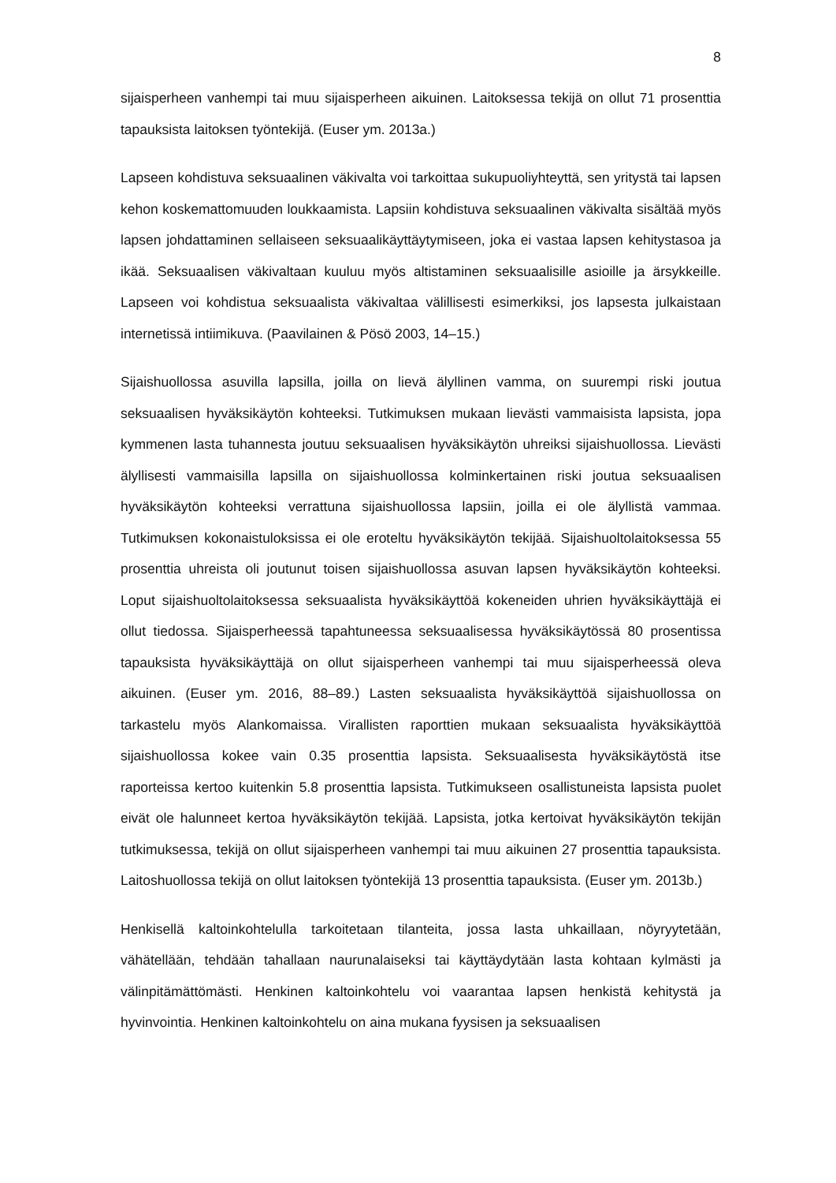8
sijaisperheen vanhempi tai muu sijaisperheen aikuinen. Laitoksessa tekijä on ollut 71 prosenttia tapauksista laitoksen työntekijä. (Euser ym. 2013a.)
Lapseen kohdistuva seksuaalinen väkivalta voi tarkoittaa sukupuoliyhteyttä, sen yritystä tai lapsen kehon koskemattomuuden loukkaamista. Lapsiin kohdistuva seksuaalinen väkivalta sisältää myös lapsen johdattaminen sellaiseen seksuaalikäyttäytymiseen, joka ei vastaa lapsen kehitystasoa ja ikää. Seksuaalisen väkivaltaan kuuluu myös altistaminen seksuaalisille asioille ja ärsykkeille. Lapseen voi kohdistua seksuaalista väkivaltaa välillisesti esimerkiksi, jos lapsesta julkaistaan internetissä intiimikuva. (Paavilainen & Pösö 2003, 14–15.)
Sijaishuollossa asuvilla lapsilla, joilla on lievä älyllinen vamma, on suurempi riski joutua seksuaalisen hyväksikäytön kohteeksi. Tutkimuksen mukaan lievästi vammaisista lapsista, jopa kymmenen lasta tuhannesta joutuu seksuaalisen hyväksikäytön uhreiksi sijaishuollossa. Lievästi älyllisesti vammaisilla lapsilla on sijaishuollossa kolminkertainen riski joutua seksuaalisen hyväksikäytön kohteeksi verrattuna sijaishuollossa lapsiin, joilla ei ole älyllistä vammaa. Tutkimuksen kokonaistuloksissa ei ole eroteltu hyväksikäytön tekijää. Sijaishuoltolaitoksessa 55 prosenttia uhreista oli joutunut toisen sijaishuollossa asuvan lapsen hyväksikäytön kohteeksi. Loput sijaishuoltolaitoksessa seksuaalista hyväksikäyttöä kokeneiden uhrien hyväksikäyttäjä ei ollut tiedossa. Sijaisperheessä tapahtuneessa seksuaalisessa hyväksikäytössä 80 prosentissa tapauksista hyväksikäyttäjä on ollut sijaisperheen vanhempi tai muu sijaisperheessä oleva aikuinen. (Euser ym. 2016, 88–89.) Lasten seksuaalista hyväksikäyttöä sijaishuollossa on tarkastelu myös Alankomaissa. Virallisten raporttien mukaan seksuaalista hyväksikäyttöä sijaishuollossa kokee vain 0.35 prosenttia lapsista. Seksuaalisesta hyväksikäytöstä itse raporteissa kertoo kuitenkin 5.8 prosenttia lapsista. Tutkimukseen osallistuneista lapsista puolet eivät ole halunneet kertoa hyväksikäytön tekijää. Lapsista, jotka kertoivat hyväksikäytön tekijän tutkimuksessa, tekijä on ollut sijaisperheen vanhempi tai muu aikuinen 27 prosenttia tapauksista. Laitoshuollossa tekijä on ollut laitoksen työntekijä 13 prosenttia tapauksista. (Euser ym. 2013b.)
Henkisellä kaltoinkohtelulla tarkoitetaan tilanteita, jossa lasta uhkaillaan, nöyryytetään, vähätellään, tehdään tahallaan naurunalaiseksi tai käyttäydytään lasta kohtaan kylmästi ja välinpitämättömästi. Henkinen kaltoinkohtelu voi vaarantaa lapsen henkistä kehitystä ja hyvinvointia. Henkinen kaltoinkohtelu on aina mukana fyysisen ja seksuaalisen